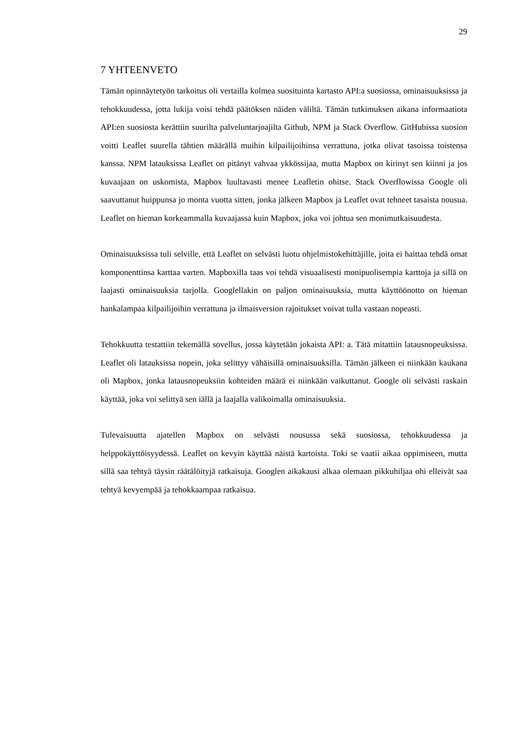29
7 YHTEENVETO
Tämän opinnäytetyön tarkoitus oli vertailla kolmea suosituinta kartasto API:a suosi­ossa, ominaisuuksissa ja tehokkuudessa, jotta lukija voisi tehdä päätöksen näiden vä­liltä. Tämän tutkimuksen aikana informaatiota API:en suosiosta kerättiin suurilta pal­veluntarjoajilta Github, NPM ja Stack Overflow. GitHubissa suosion voitti Leaflet suurella tähtien määrällä muihin kilpailijoihinsa verrattuna, jotka olivat tasoissa tois­tensa kanssa. NPM latauksissa Leaflet on pitänyt vahvaa ykkössijaa, mutta Mapbox on kirinyt sen kiinni ja jos kuvaajaan on uskomista, Mapbox luultavasti menee Leaf­letin ohitse. Stack Overflowissa Google oli saavuttanut huippunsa jo monta vuotta sit­ten, jonka jälkeen Mapbox ja Leaflet ovat tehneet tasaista nousua. Leaflet on hieman korkeammalla kuvaajassa kuin Mapbox, joka voi johtua sen monimutkaisuudesta.
Ominaisuuksissa tuli selville, että Leaflet on selvästi luotu ohjelmistokehittäjille, joita ei haittaa tehdä omat komponenttinsa karttaa varten. Mapboxilla taas voi tehdä visu­aalisesti monipuolisempia karttoja ja sillä on laajasti ominaisuuksia tarjolla. Googlel­lakin on paljon ominaisuuksia, mutta käyttöönotto on hieman hankalampaa kilpailijoi­hin verrattuna ja ilmaisversion rajoitukset voivat tulla vastaan nopeasti.
Tehokkuutta testattiin tekemällä sovellus, jossa käytetään jokaista API: a. Tätä mitat­tiin latausnopeuksissa. Leaflet oli latauksissa nopein, joka selittyy vähäisillä ominai­suuksilla. Tämän jälkeen ei niinkään kaukana oli Mapbox, jonka latausnopeuksiin kohteiden määrä ei niinkään vaikuttanut. Google oli selvästi raskain käyttää, joka voi selittyä sen iällä ja laajalla valikoimalla ominaisuuksia.
Tulevaisuutta ajatellen Mapbox on selvästi nousussa sekä suosiossa, tehokkuudessa ja helppokäyttöisyydessä. Leaflet on kevyin käyttää näistä kartoista. Toki se vaatii aikaa oppimiseen, mutta sillä saa tehtyä täysin räätälöityjä ratkaisuja. Googlen aikakausi al­kaa olemaan pikkuhiljaa ohi elleivät saa tehtyä kevyempää ja tehokkaampaa ratkaisua.